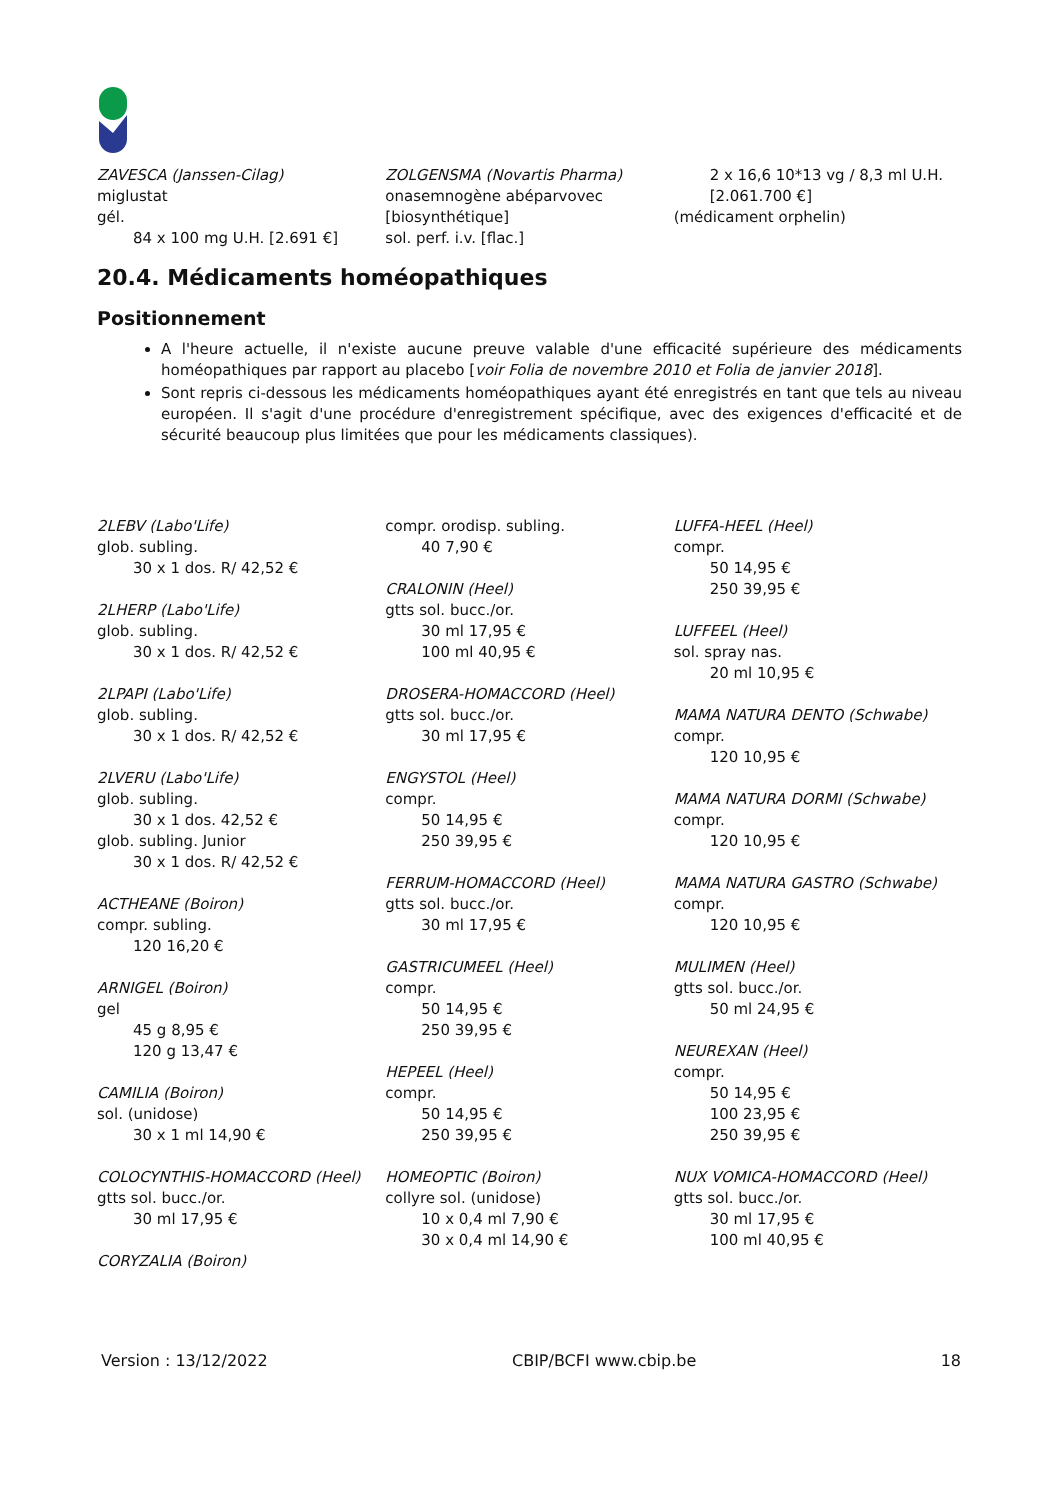ZAVESCA (Janssen-Cilag)
miglustat
gél.
84 x 100 mg U.H. [2.691 €]
ZOLGENSMA (Novartis Pharma)
onasemnogène abéparvovec [biosynthétique]
sol. perf. i.v. [flac.]
2 x 16,6 10*13 vg / 8,3 ml U.H. [2.061.700 €]
(médicament orphelin)
20.4. Médicaments homéopathiques
Positionnement
A l'heure actuelle, il n'existe aucune preuve valable d'une efficacité supérieure des médicaments homéopathiques par rapport au placebo [voir Folia de novembre 2010 et Folia de janvier 2018].
Sont repris ci-dessous les médicaments homéopathiques ayant été enregistrés en tant que tels au niveau européen. Il s'agit d'une procédure d'enregistrement spécifique, avec des exigences d'efficacité et de sécurité beaucoup plus limitées que pour les médicaments classiques).
2LEBV (Labo'Life)
glob. subling.
30 x 1 dos. R/ 42,52 €
2LHERP (Labo'Life)
glob. subling.
30 x 1 dos. R/ 42,52 €
2LPAPI (Labo'Life)
glob. subling.
30 x 1 dos. R/ 42,52 €
2LVERU (Labo'Life)
glob. subling.
30 x 1 dos. 42,52 €
glob. subling. Junior
30 x 1 dos. R/ 42,52 €
ACTHEANE (Boiron)
compr. subling.
120 16,20 €
ARNIGEL (Boiron)
gel
45 g 8,95 €
120 g 13,47 €
CAMILIA (Boiron)
sol. (unidose)
30 x 1 ml 14,90 €
COLOCYNTHIS-HOMACCORD (Heel)
gtts sol. bucc./or.
30 ml 17,95 €
CORYZALIA (Boiron)
compr. orodisp. subling.
40 7,90 €
CRALONIN (Heel)
gtts sol. bucc./or.
30 ml 17,95 €
100 ml 40,95 €
DROSERA-HOMACCORD (Heel)
gtts sol. bucc./or.
30 ml 17,95 €
ENGYSTOL (Heel)
compr.
50 14,95 €
250 39,95 €
FERRUM-HOMACCORD (Heel)
gtts sol. bucc./or.
30 ml 17,95 €
GASTRICUMEEL (Heel)
compr.
50 14,95 €
250 39,95 €
HEPEEL (Heel)
compr.
50 14,95 €
250 39,95 €
HOMEOPTIC (Boiron)
collyre sol. (unidose)
10 x 0,4 ml 7,90 €
30 x 0,4 ml 14,90 €
LUFFA-HEEL (Heel)
compr.
50 14,95 €
250 39,95 €
LUFFEEL (Heel)
sol. spray nas.
20 ml 10,95 €
MAMA NATURA DENTO (Schwabe)
compr.
120 10,95 €
MAMA NATURA DORMI (Schwabe)
compr.
120 10,95 €
MAMA NATURA GASTRO (Schwabe)
compr.
120 10,95 €
MULIMEN (Heel)
gtts sol. bucc./or.
50 ml 24,95 €
NEUREXAN (Heel)
compr.
50 14,95 €
100 23,95 €
250 39,95 €
NUX VOMICA-HOMACCORD (Heel)
gtts sol. bucc./or.
30 ml 17,95 €
100 ml 40,95 €
Version : 13/12/2022 CBIP/BCFI www.cbip.be 18